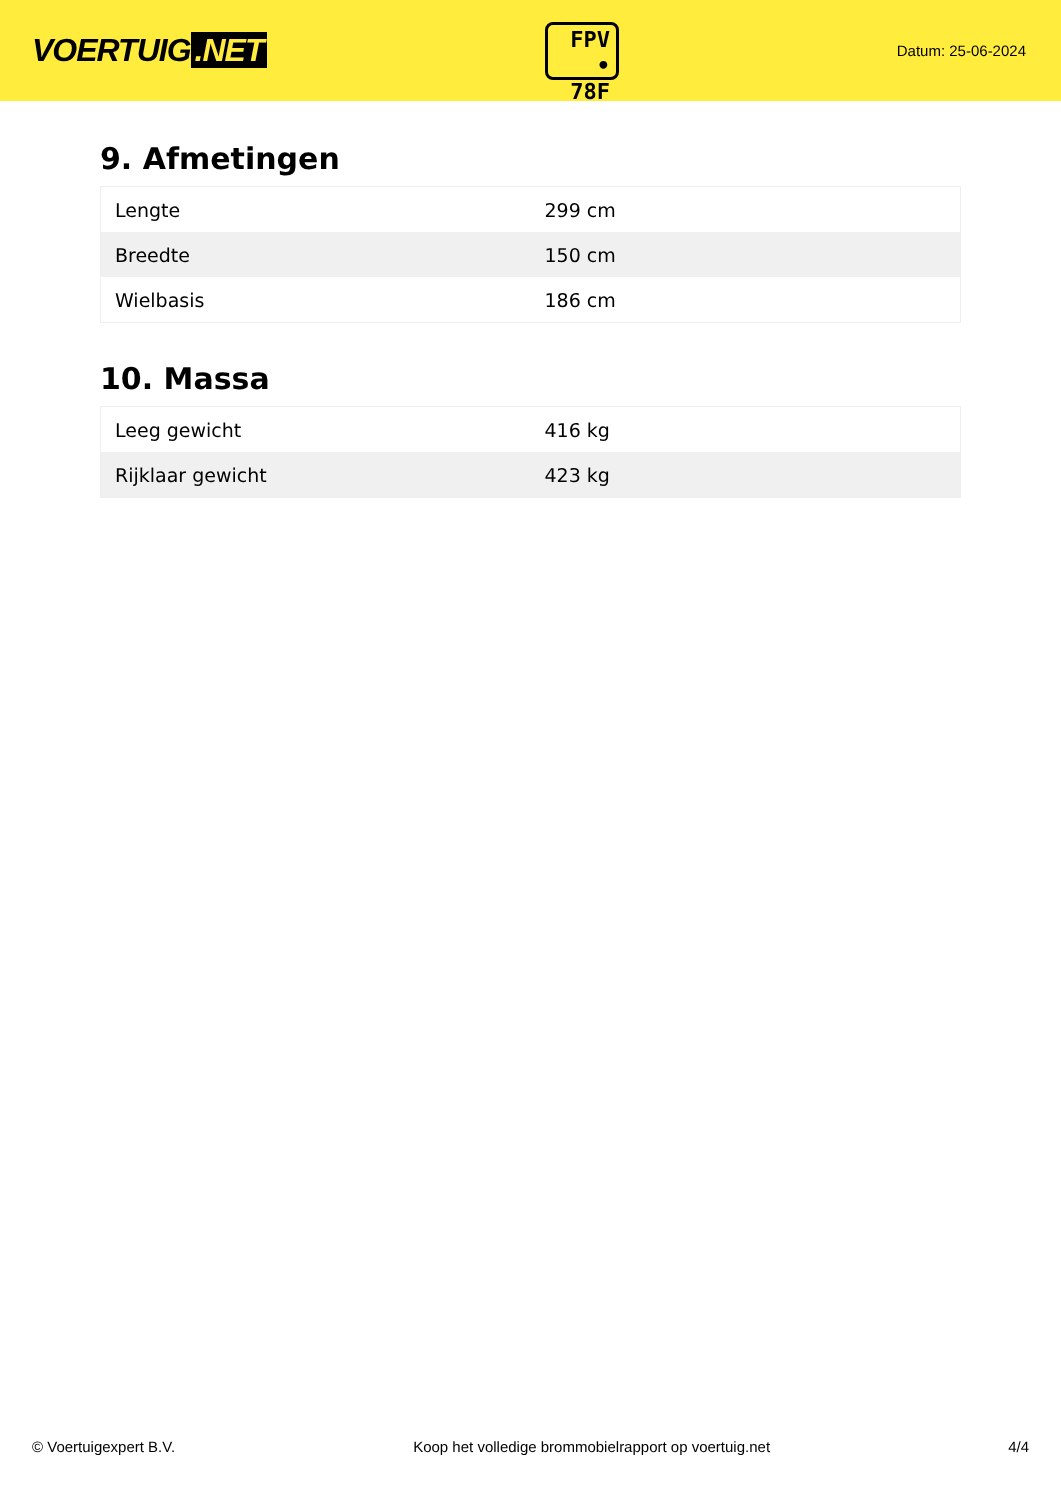VOERTUIG.NET
FPV
• 78F
Datum: 25-06-2024
9. Afmetingen
| Lengte | 299 cm |
| Breedte | 150 cm |
| Wielbasis | 186 cm |
10. Massa
| Leeg gewicht | 416 kg |
| Rijklaar gewicht | 423 kg |
© Voertuigexpert B.V. Koop het volledige brommobielrapport op voertuig.net 4/4